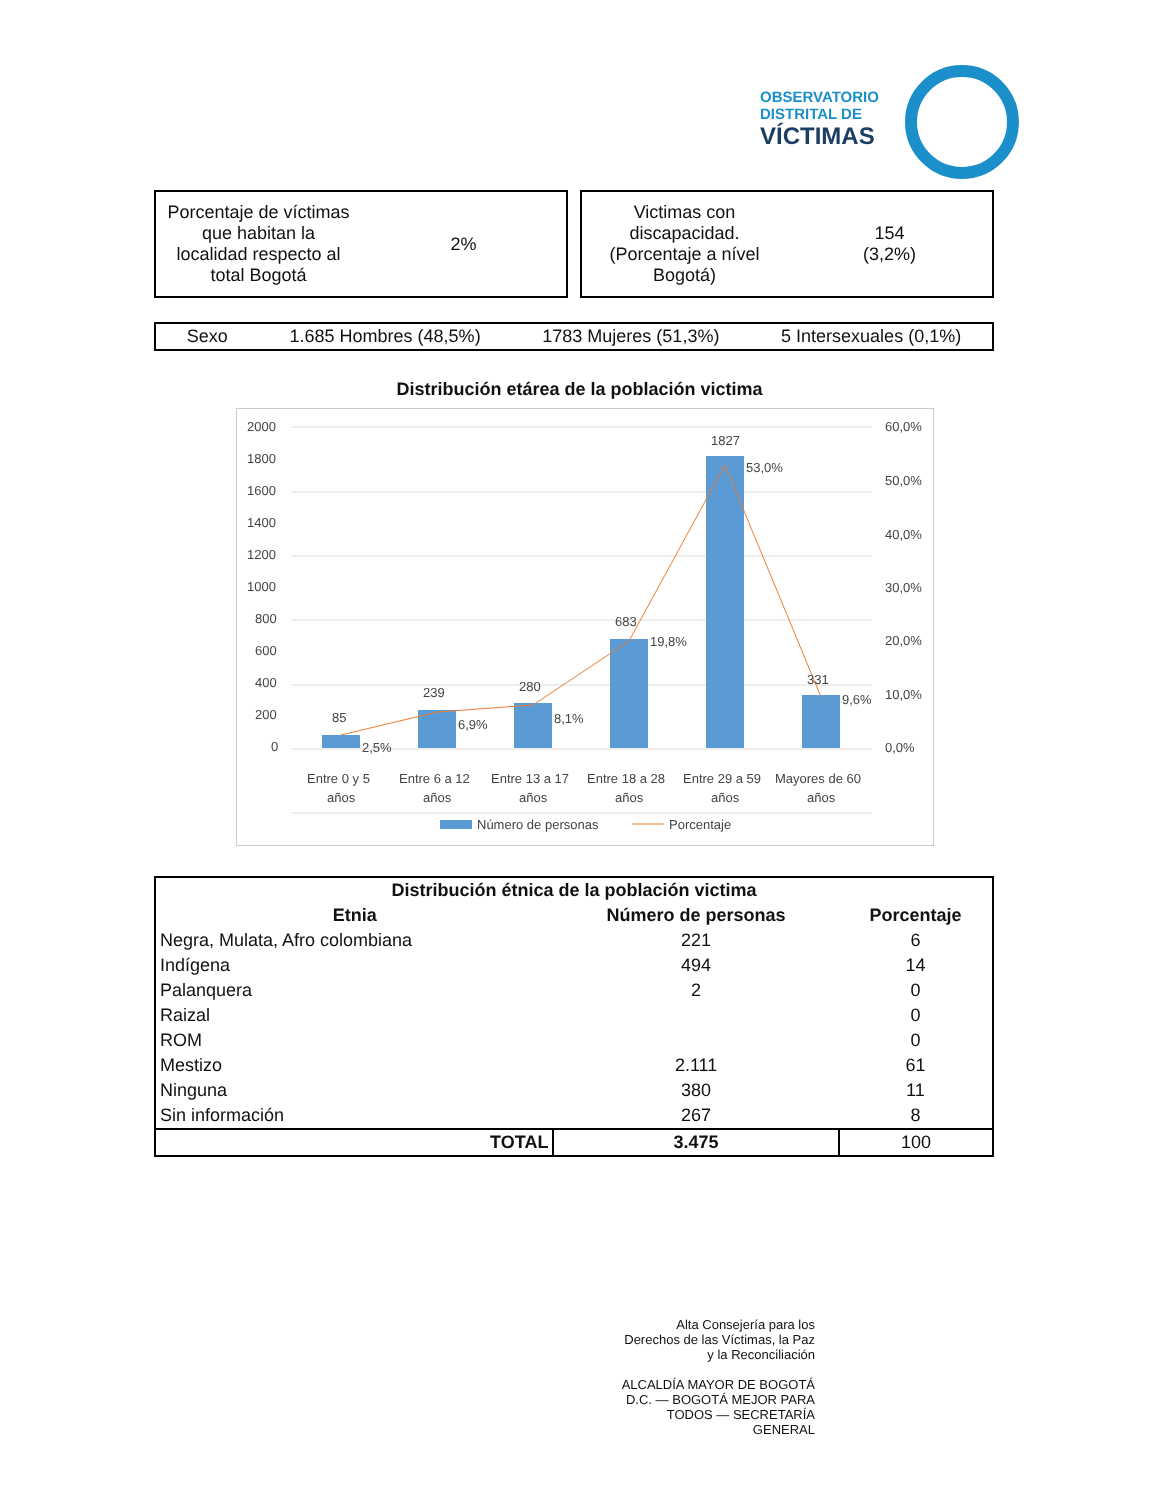OBSERVATORIO
DISTRITAL DE
VÍCTIMAS
Porcentaje de víctimas
que habitan la
localidad respecto al
total Bogotá
2%
Victimas con
discapacidad.
(Porcentaje a nível
Bogotá)
154
(3,2%)
Sexo 1.685 Hombres (48,5%) 1783 Mujeres (51,3%) 5 Intersexuales (0,1%)
Distribución etárea de la población victima
2000
1800
1600
1400
1200
1000
800
600
400
200
0
60,0%
50,0%
40,0%
30,0%
20,0%
10,0%
0,0%
85
239
280
683
1827
331
2,5%
6,9%
8,1%
19,8%
53,0%
9,6%
Entre 0 y 5
años
Entre 6 a 12
años
Entre 13 a 17
años
Entre 18 a 28
años
Entre 29 a 59
años
Mayores de 60
años
Número de personas
Porcentaje
| Distribución étnica de la población victima | | |
| --- | --- | --- |
| Etnia | Número de personas | Porcentaje |
| Negra, Mulata, Afro colombiana | 221 | 6 |
| Indígena | 494 | 14 |
| Palanquera | 2 | 0 |
| Raizal | | 0 |
| ROM | | 0 |
| Mestizo | 2.111 | 61 |
| Ninguna | 380 | 11 |
| Sin información | 267 | 8 |
| TOTAL | 3.475 | 100 |
Alta Consejería para los Derechos de las Víctimas, la Paz y la Reconciliación
ALCALDÍA MAYOR DE BOGOTÁ D.C. — BOGOTÁ MEJOR PARA TODOS — SECRETARÍA GENERAL